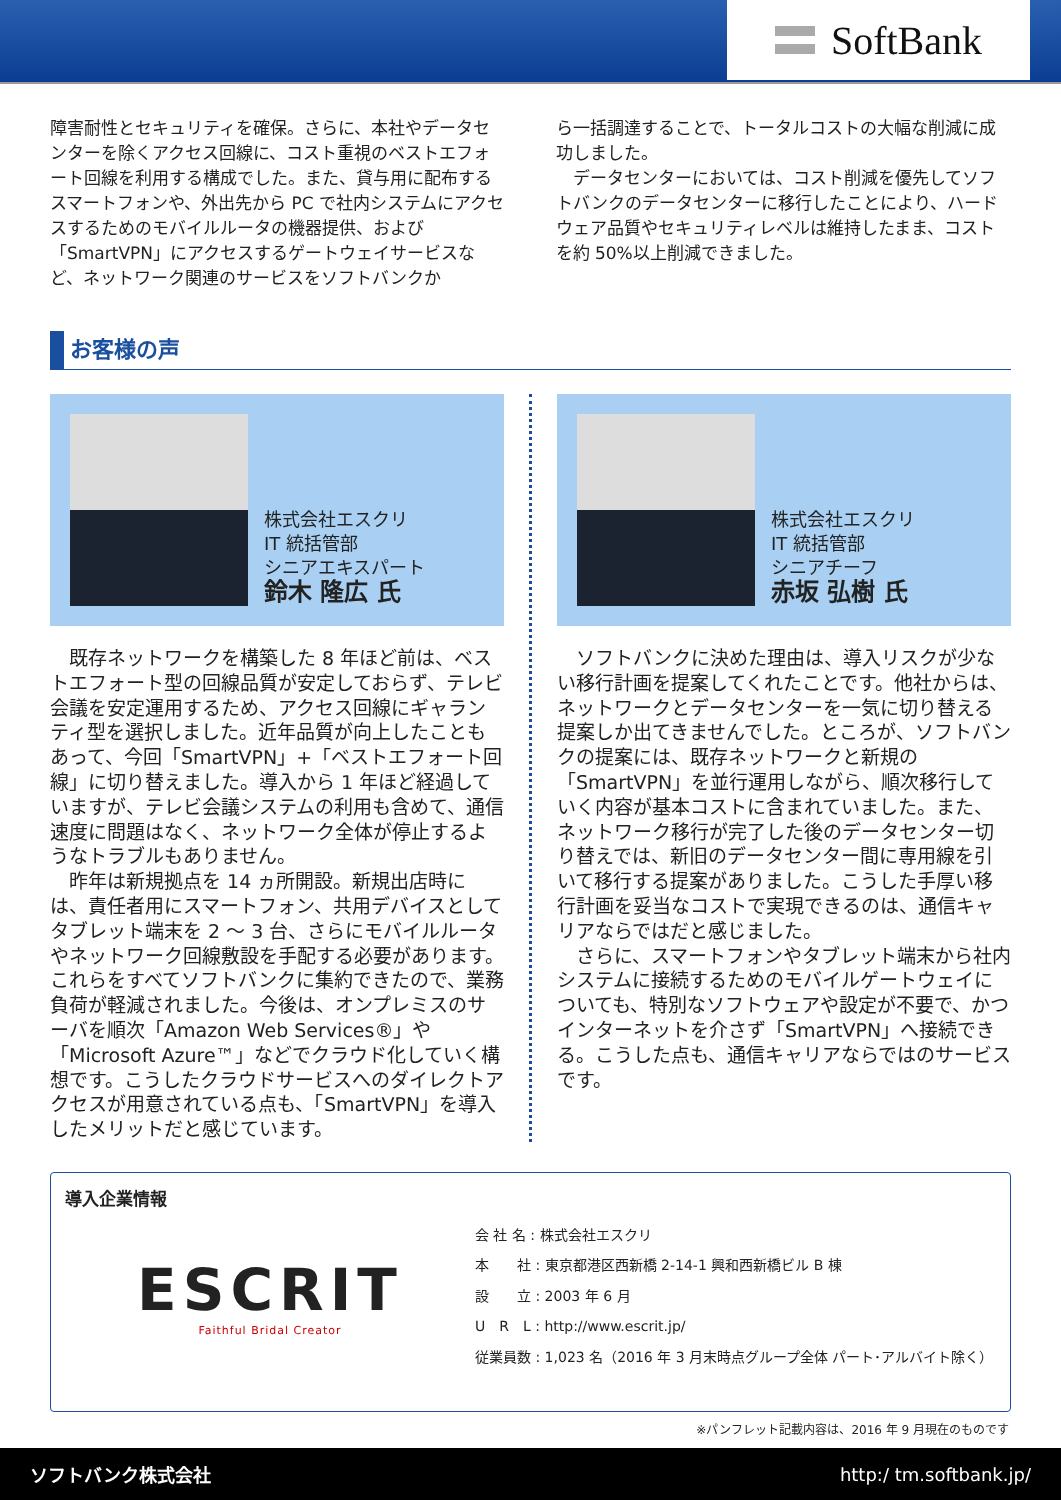SoftBank
障害耐性とセキュリティを確保。さらに、本社やデータセンターを除くアクセス回線に、コスト重視のベストエフォート回線を利用する構成でした。また、貸与用に配布するスマートフォンや、外出先から PC で社内システムにアクセスするためのモバイルルータの機器提供、および「SmartVPN」にアクセスするゲートウェイサービスなど、ネットワーク関連のサービスをソフトバンクか
ら一括調達することで、トータルコストの大幅な削減に成功しました。
　データセンターにおいては、コスト削減を優先してソフトバンクのデータセンターに移行したことにより、ハードウェア品質やセキュリティレベルは維持したまま、コストを約 50%以上削減できました。
お客様の声
株式会社エスクリ
IT 統括管部
シニアエキスパート
鈴木 隆広 氏
　既存ネットワークを構築した 8 年ほど前は、ベストエフォート型の回線品質が安定しておらず、テレビ会議を安定運用するため、アクセス回線にギャランティ型を選択しました。近年品質が向上したこともあって、今回「SmartVPN」+「ベストエフォート回線」に切り替えました。導入から 1 年ほど経過していますが、テレビ会議システムの利用も含めて、通信速度に問題はなく、ネットワーク全体が停止するようなトラブルもありません。
　昨年は新規拠点を 14 ヵ所開設。新規出店時には、責任者用にスマートフォン、共用デバイスとしてタブレット端末を 2 ～ 3 台、さらにモバイルルータやネットワーク回線敷設を手配する必要があります。これらをすべてソフトバンクに集約できたので、業務負荷が軽減されました。今後は、オンプレミスのサーバを順次「Amazon Web Services®」や「Microsoft Azure™」などでクラウド化していく構想です。こうしたクラウドサービスへのダイレクトアクセスが用意されている点も、「SmartVPN」を導入したメリットだと感じています。
株式会社エスクリ
IT 統括管部
シニアチーフ
赤坂 弘樹 氏
　ソフトバンクに決めた理由は、導入リスクが少ない移行計画を提案してくれたことです。他社からは、ネットワークとデータセンターを一気に切り替える提案しか出てきませんでした。ところが、ソフトバンクの提案には、既存ネットワークと新規の「SmartVPN」を並行運用しながら、順次移行していく内容が基本コストに含まれていました。また、ネットワーク移行が完了した後のデータセンター切り替えでは、新旧のデータセンター間に専用線を引いて移行する提案がありました。こうした手厚い移行計画を妥当なコストで実現できるのは、通信キャリアならではだと感じました。
　さらに、スマートフォンやタブレット端末から社内システムに接続するためのモバイルゲートウェイについても、特別なソフトウェアや設定が不要で、かつインターネットを介さず「SmartVPN」へ接続できる。こうした点も、通信キャリアならではのサービスです。
導入企業情報
ESCRIT
Faithful Bridal Creator
会 社 名 : 株式会社エスクリ
本　　社 : 東京都港区西新橋 2-14-1 興和西新橋ビル B 棟
設　　立 : 2003 年 6 月
U　R　L : http://www.escrit.jp/
従業員数 : 1,023 名（2016 年 3 月末時点グループ全体 パート･アルバイト除く）
※パンフレット記載内容は、2016 年 9 月現在のものです
ソフトバンク株式会社 http:/ tm.softbank.jp/